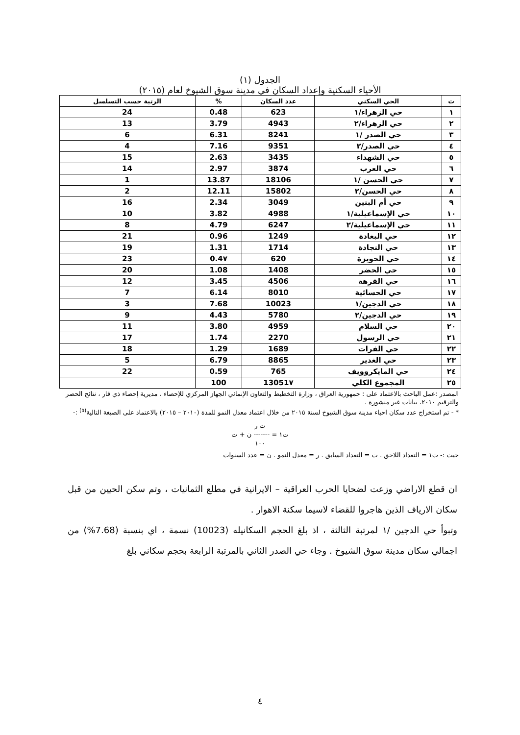الجدول (١)
الأحياء السكنية وإعداد السكان في مدينة سوق الشيوخ لعام (٢٠١٥)
| ت | الحي السكني | عدد السكان | % | الرتبة حسب التسلسل |
| --- | --- | --- | --- | --- |
| ١ | حي الزهراء/١ | 623 | 0.48 | 24 |
| ٢ | حي الزهراء/٢ | 4943 | 3.79 | 13 |
| ٣ | حي الصدر /١ | 8241 | 6.31 | 6 |
| ٤ | حي الصدر/٢ | 9351 | 7.16 | 4 |
| ٥ | حي الشهداء | 3435 | 2.63 | 15 |
| ٦ | حي العرب | 3874 | 2.97 | 14 |
| ٧ | حي الحسن /١ | 18106 | 13.87 | 1 |
| ٨ | حي الحسن/٢ | 15802 | 12.11 | 2 |
| ٩ | حي أم البنين | 3049 | 2.34 | 16 |
| ١٠ | حي الإسماعيلية/١ | 4988 | 3.82 | 10 |
| ١١ | حي الإسماعيلية/٢ | 6247 | 4.79 | 8 |
| ١٢ | حي البغادة | 1249 | 0.96 | 21 |
| ١٣ | حي النجادة | 1714 | 1.31 | 19 |
| ١٤ | حي الحويزة | 620 | 0.4٧ | 23 |
| ١٥ | حي الحضر | 1408 | 1.08 | 20 |
| ١٦ | حي الفرهة | 4506 | 3.45 | 12 |
| ١٧ | حي الحسائية | 8010 | 6.14 | 7 |
| ١٨ | حي الدجين/١ | 10023 | 7.68 | 3 |
| ١٩ | حي الدجين/٢ | 5780 | 4.43 | 9 |
| ٢٠ | حي السلام | 4959 | 3.80 | 11 |
| ٢١ | حي الرسول | 2270 | 1.74 | 17 |
| ٢٢ | حي الفرات | 1689 | 1.29 | 18 |
| ٢٣ | حي الغدير | 8865 | 6.79 | 5 |
| ٢٤ | حي المايكروويف | 765 | 0.59 | 22 |
| ٢٥ | المجموع الكلي | 13051٧ | 100 | |
المصدر :عمل الباحث بالاعتماد على : جمهورية العراق ، وزارة التخطيط والتعاون الإنمائي الجهاز المركزي للإحصاء ، مديرية إحصاء ذي قار ، نتائج الحصر والترقيم ٢٠١٠، بيانات غير منشورة .
* - تم استخراج عدد سكان احياء مدينة سوق الشيوخ لسنة ٢٠١٥ من خلال اعتماد معدل النمو للمدة (٢٠١٠ – ٢٠١٥) بالاعتماد على الصيغة التالية<sup>(٥)</sup> :-
ت ر
ت١ = ------- ن + ت
١٠٠
حيث :- ت١ = التعداد اللاحق . ت = التعداد السابق . ر = معدل النمو . ن = عدد السنوات
ان قطع الاراضي وزعت لضحايا الحرب العراقية – الايرانية في مطلع الثمانيات ، وتم سكن الحيين من قبل سكان الارياف الذين هاجروا للقضاء لاسيما سكنة الاهوار .
وتبوأ حي الدجين /١ لمرتبة الثالثة ، اذ بلغ الحجم السكانيله (10023) نسمة ، اي بنسبة (7.68%) من اجمالي سكان مدينة سوق الشيوخ . وجاء حي الصدر الثاني بالمرتبة الرابعة بحجم سكاني بلغ
٤